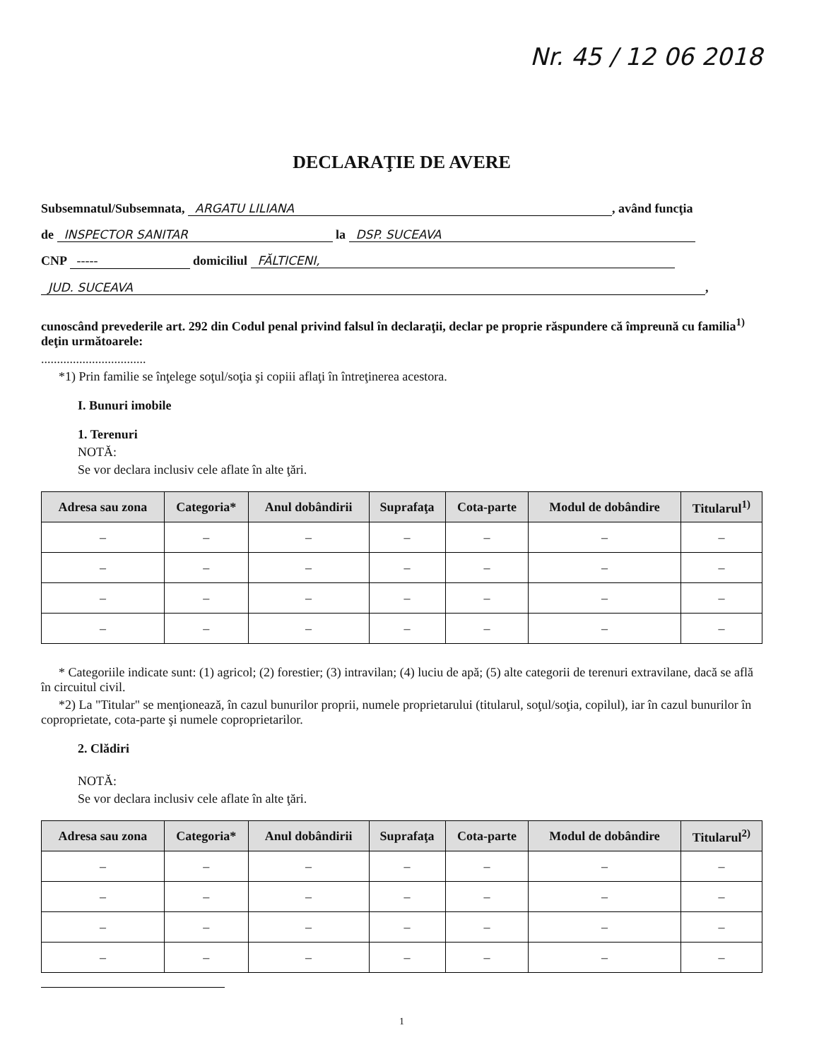Nr. 45 / 12 06 2018
DECLARAŢIE DE AVERE
Subsemnatul/Subsemnata, ARGATU LILIANA, având funcţia
de INSPECTOR SANITAR la DSP. SUCEAVA
CNP ----- domiciliul FĂLTICENI,
JUD. SUCEAVA,
cunoscând prevederile art. 292 din Codul penal privind falsul în declaraţii, declar pe proprie răspundere că împreună cu familia<sup>1)</sup> deţin următoarele:
.................................
*1) Prin familie se înţelege soţul/soţia şi copiii aflaţi în întreţinerea acestora.
I. Bunuri imobile
1. Terenuri
NOTĂ:
Se vor declara inclusiv cele aflate în alte ţări.
| Adresa sau zona | Categoria* | Anul dobândirii | Suprafaţa | Cota-parte | Modul de dobândire | Titularul<sup>1)</sup> |
| --- | --- | --- | --- | --- | --- | --- |
| – | – | – | – | – | – | – |
| – | – | – | – | – | – | – |
| – | – | – | – | – | – | – |
| – | – | – | – | – | – | – |
* Categoriile indicate sunt: (1) agricol; (2) forestier; (3) intravilan; (4) luciu de apă; (5) alte categorii de terenuri extravilane, dacă se află în circuitul civil.
*2) La "Titular" se menţionează, în cazul bunurilor proprii, numele proprietarului (titularul, soţul/soţia, copilul), iar în cazul bunurilor în coproprietate, cota-parte şi numele coproprietarilor.
2. Clădiri
NOTĂ:
Se vor declara inclusiv cele aflate în alte ţări.
| Adresa sau zona | Categoria* | Anul dobândirii | Suprafaţa | Cota-parte | Modul de dobândire | Titularul<sup>2)</sup> |
| --- | --- | --- | --- | --- | --- | --- |
| – | – | – | – | – | – | – |
| – | – | – | – | – | – | – |
| – | – | – | – | – | – | – |
| – | – | – | – | – | – | – |
1